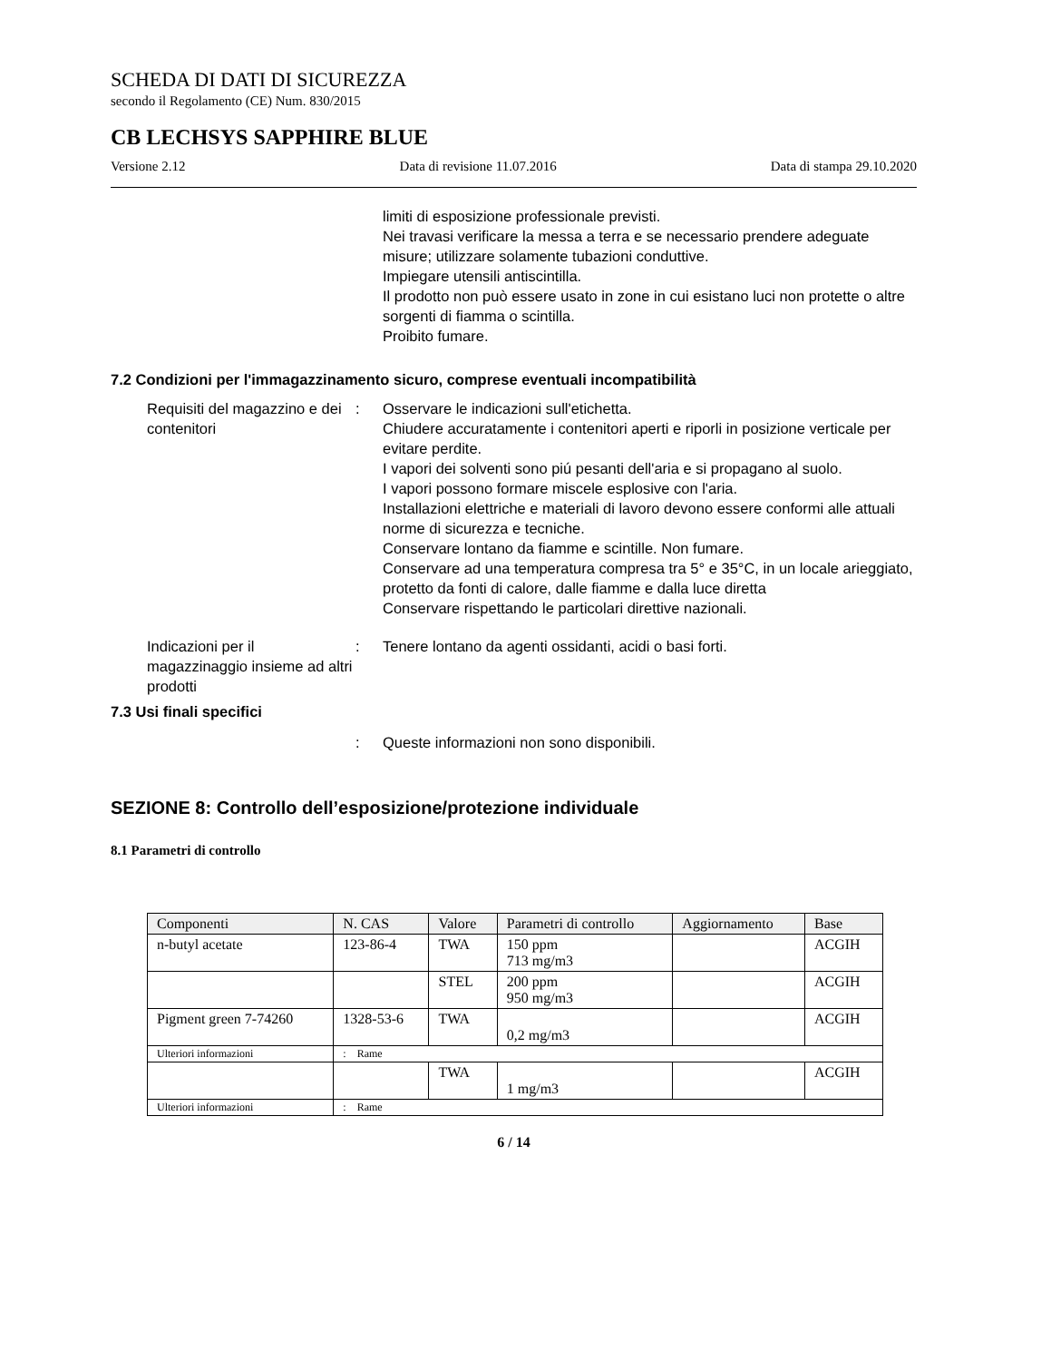SCHEDA DI DATI DI SICUREZZA
secondo il Regolamento (CE) Num. 830/2015
CB LECHSYS SAPPHIRE BLUE
Versione 2.12 Data di revisione 11.07.2016 Data di stampa 29.10.2020
limiti di esposizione professionale previsti.
Nei travasi verificare la messa a terra e se necessario prendere adeguate misure; utilizzare solamente tubazioni conduttive.
Impiegare utensili antiscintilla.
Il prodotto non può essere usato in zone in cui esistano luci non protette o altre sorgenti di fiamma o scintilla.
Proibito fumare.
7.2 Condizioni per l'immagazzinamento sicuro, comprese eventuali incompatibilità
Requisiti del magazzino e dei contenitori
: Osservare le indicazioni sull'etichetta.
Chiudere accuratamente i contenitori aperti e riporli in posizione verticale per evitare perdite.
I vapori dei solventi sono piú pesanti dell'aria e si propagano al suolo.
I vapori possono formare miscele esplosive con l'aria.
Installazioni elettriche e materiali di lavoro devono essere conformi alle attuali norme di sicurezza e tecniche.
Conservare lontano da fiamme e scintille. Non fumare.
Conservare ad una temperatura compresa tra 5° e 35°C, in un locale arieggiato, protetto da fonti di calore, dalle fiamme e dalla luce diretta
Conservare rispettando le particolari direttive nazionali.
Indicazioni per il magazzinaggio insieme ad altri prodotti
: Tenere lontano da agenti ossidanti, acidi o basi forti.
7.3 Usi finali specifici
: Queste informazioni non sono disponibili.
SEZIONE 8: Controllo dell’esposizione/protezione individuale
8.1 Parametri di controllo
| Componenti | N. CAS | Valore | Parametri di controllo | Aggiornamento | Base |
| --- | --- | --- | --- | --- | --- |
| n-butyl acetate | 123-86-4 | TWA | 150 ppm 713 mg/m3 | | ACGIH |
| | | STEL | 200 ppm 950 mg/m3 | | ACGIH |
| Pigment green 7-74260 | 1328-53-6 | TWA | 0,2 mg/m3 | | ACGIH |
| Ulteriori informazioni | : Rame | | | | |
| | | TWA | 1 mg/m3 | | ACGIH |
| Ulteriori informazioni | : Rame | | | | |
6 / 14